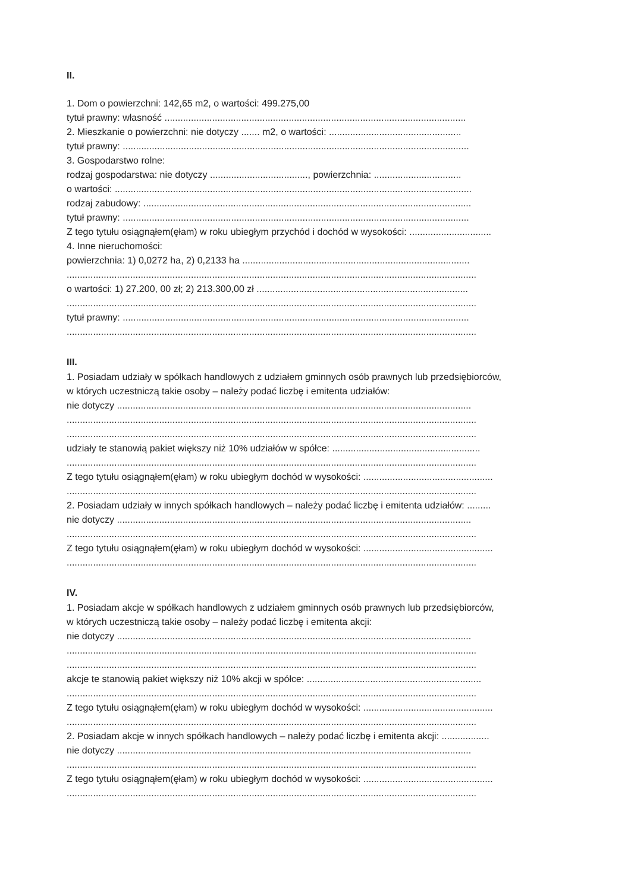II.
1. Dom o powierzchni: 142,65 m2, o wartości: 499.275,00
tytuł prawny: własność ..................................................................................................................
2. Mieszkanie o powierzchni: nie dotyczy ....... m2, o wartości: ..................................................
tytuł prawny: ...................................................................................................................................
3. Gospodarstwo rolne:
rodzaj gospodarstwa: nie dotyczy ....................................., powierzchnia: .................................
o wartości: .......................................................................................................................................
rodzaj zabudowy: ............................................................................................................................
tytuł prawny: ...................................................................................................................................
Z tego tytułu osiągnąłem(ęłam) w roku ubiegłym przychód i dochód w wysokości: ...............................
4. Inne nieruchomości:
powierzchnia: 1) 0,0272 ha, 2) 0,2133 ha ......................................................................................
...........................................................................................................................................................
o wartości: 1) 27.200, 00 zł; 2) 213.300,00 zł ................................................................................
...........................................................................................................................................................
tytuł prawny: ...................................................................................................................................
...........................................................................................................................................................
III.
1. Posiadam udziały w spółkach handlowych z udziałem gminnych osób prawnych lub przedsiębiorców,
w których uczestniczą takie osoby – należy podać liczbę i emitenta udziałów:
nie dotyczy ......................................................................................................................................
...........................................................................................................................................................
...........................................................................................................................................................
udziały te stanowią pakiet większy niż 10% udziałów w spółce: ........................................................
...........................................................................................................................................................
Z tego tytułu osiągnąłem(ęłam) w roku ubiegłym dochód w wysokości: .................................................
...........................................................................................................................................................
2. Posiadam udziały w innych spółkach handlowych – należy podać liczbę i emitenta udziałów: .........
nie dotyczy ......................................................................................................................................
...........................................................................................................................................................
Z tego tytułu osiągnąłem(ęłam) w roku ubiegłym dochód w wysokości: .................................................
...........................................................................................................................................................
IV.
1. Posiadam akcje w spółkach handlowych z udziałem gminnych osób prawnych lub przedsiębiorców,
w których uczestniczą takie osoby – należy podać liczbę i emitenta akcji:
nie dotyczy ......................................................................................................................................
...........................................................................................................................................................
...........................................................................................................................................................
akcje te stanowią pakiet większy niż 10% akcji w spółce: ..................................................................
...........................................................................................................................................................
Z tego tytułu osiągnąłem(ęłam) w roku ubiegłym dochód w wysokości: .................................................
...........................................................................................................................................................
2. Posiadam akcje w innych spółkach handlowych – należy podać liczbę i emitenta akcji: ..................
nie dotyczy ......................................................................................................................................
...........................................................................................................................................................
Z tego tytułu osiągnąłem(ęłam) w roku ubiegłym dochód w wysokości: .................................................
...........................................................................................................................................................